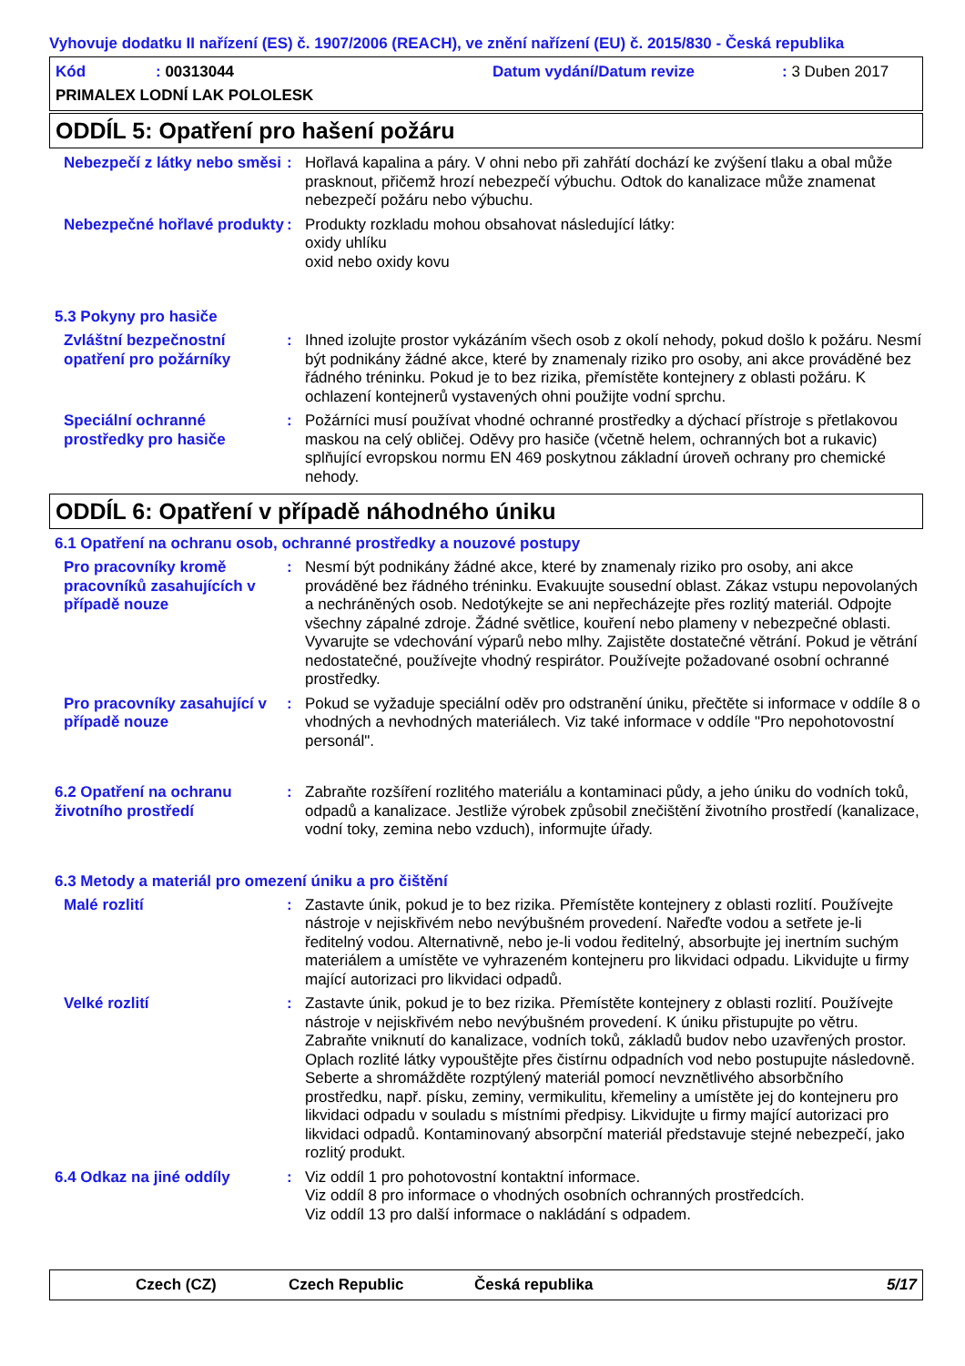Vyhovuje dodatku II nařízení (ES) č. 1907/2006 (REACH), ve znění nařízení (EU) č. 2015/830 - Česká republika
Kód: 00313044 Datum vydání/Datum revize: 3 Duben 2017
PRIMALEX LODNÍ LAK POLOLESK
ODDÍL 5: Opatření pro hašení požáru
Nebezpečí z látky nebo směsi
: Hořlavá kapalina a páry. V ohni nebo při zahřátí dochází ke zvýšení tlaku a obal může prasknout, přičemž hrozí nebezpečí výbuchu. Odtok do kanalizace může znamenat nebezpečí požáru nebo výbuchu.
Nebezpečné hořlavé produkty
: Produkty rozkladu mohou obsahovat následující látky:
oxidy uhlíku
oxid nebo oxidy kovu
5.3 Pokyny pro hasiče
Zvláštní bezpečnostní opatření pro požárníky
: Ihned izolujte prostor vykázáním všech osob z okolí nehody, pokud došlo k požáru. Nesmí být podnikány žádné akce, které by znamenaly riziko pro osoby, ani akce prováděné bez řádného tréninku. Pokud je to bez rizika, přemístěte kontejnery z oblasti požáru. K ochlazení kontejnerů vystavených ohni použijte vodní sprchu.
Speciální ochranné prostředky pro hasiče
: Požárníci musí používat vhodné ochranné prostředky a dýchací přístroje s přetlakovou maskou na celý obličej. Oděvy pro hasiče (včetně helem, ochranných bot a rukavic) splňující evropskou normu EN 469 poskytnou základní úroveň ochrany pro chemické nehody.
ODDÍL 6: Opatření v případě náhodného úniku
6.1 Opatření na ochranu osob, ochranné prostředky a nouzové postupy
Pro pracovníky kromě pracovníků zasahujících v případě nouze
: Nesmí být podnikány žádné akce, které by znamenaly riziko pro osoby, ani akce prováděné bez řádného tréninku. Evakuujte sousední oblast. Zákaz vstupu nepovolaných a nechráněných osob. Nedotýkejte se ani nepřecházejte přes rozlitý materiál. Odpojte všechny zápalné zdroje. Žádné světlice, kouření nebo plameny v nebezpečné oblasti. Vyvarujte se vdechování výparů nebo mlhy. Zajistěte dostatečné větrání. Pokud je větrání nedostatečné, používejte vhodný respirátor. Používejte požadované osobní ochranné prostředky.
Pro pracovníky zasahující v případě nouze
: Pokud se vyžaduje speciální oděv pro odstranění úniku, přečtěte si informace v oddíle 8 o vhodných a nevhodných materiálech. Viz také informace v oddíle "Pro nepohotovostní personál".
6.2 Opatření na ochranu životního prostředí
: Zabraňte rozšíření rozlitého materiálu a kontaminaci půdy, a jeho úniku do vodních toků, odpadů a kanalizace. Jestliže výrobek způsobil znečištění životního prostředí (kanalizace, vodní toky, zemina nebo vzduch), informujte úřady.
6.3 Metody a materiál pro omezení úniku a pro čištění
Malé rozlití : Zastavte únik, pokud je to bez rizika. Přemístěte kontejnery z oblasti rozlití. Používejte nástroje v nejiskřivém nebo nevýbušném provedení. Nařeďte vodou a setřete je-li ředitelný vodou. Alternativně, nebo je-li vodou ředitelný, absorbujte jej inertním suchým materiálem a umístěte ve vyhrazeném kontejneru pro likvidaci odpadu. Likvidujte u firmy mající autorizaci pro likvidaci odpadů.
Velké rozlití : Zastavte únik, pokud je to bez rizika. Přemístěte kontejnery z oblasti rozlití. Používejte nástroje v nejiskřivém nebo nevýbušném provedení. K úniku přistupujte po větru. Zabraňte vniknutí do kanalizace, vodních toků, základů budov nebo uzavřených prostor. Oplach rozlité látky vypouštějte přes čistírnu odpadních vod nebo postupujte následovně. Seberte a shromážděte rozptýlený materiál pomocí nevznětlivého absorbčního prostředku, např. písku, zeminy, vermikulitu, křemeliny a umístěte jej do kontejneru pro likvidaci odpadu v souladu s místními předpisy. Likvidujte u firmy mající autorizaci pro likvidaci odpadů. Kontaminovaný absorpční materiál představuje stejné nebezpečí, jako rozlitý produkt.
6.4 Odkaz na jiné oddíly : Viz oddíl 1 pro pohotovostní kontaktní informace.
Viz oddíl 8 pro informace o vhodných osobních ochranných prostředcích.
Viz oddíl 13 pro další informace o nakládání s odpadem.
Czech (CZ) Czech Republic Česká republika 5/17